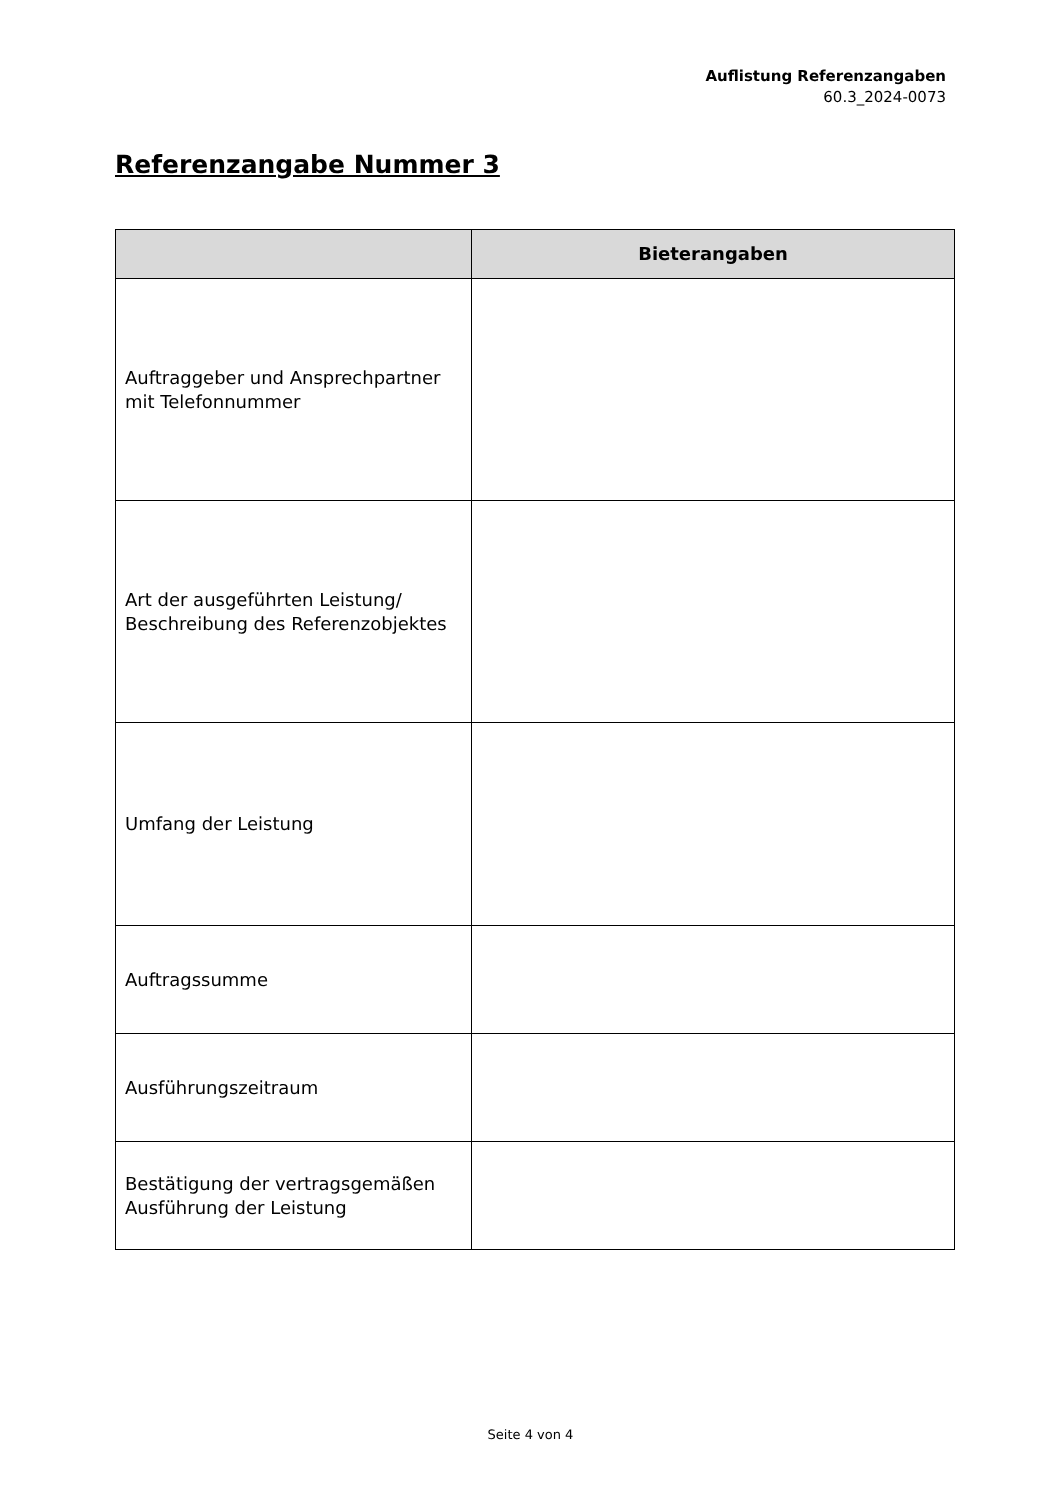Auflistung Referenzangaben
60.3_2024-0073
Referenzangabe Nummer 3
| | Bieterangaben |
| --- | --- |
| Auftraggeber und Ansprechpartner mit Telefonnummer | |
| Art der ausgeführten Leistung/ Beschreibung des Referenzobjektes | |
| Umfang der Leistung | |
| Auftragssumme | |
| Ausführungszeitraum | |
| Bestätigung der vertragsgemäßen Ausführung der Leistung | |
Seite 4 von 4